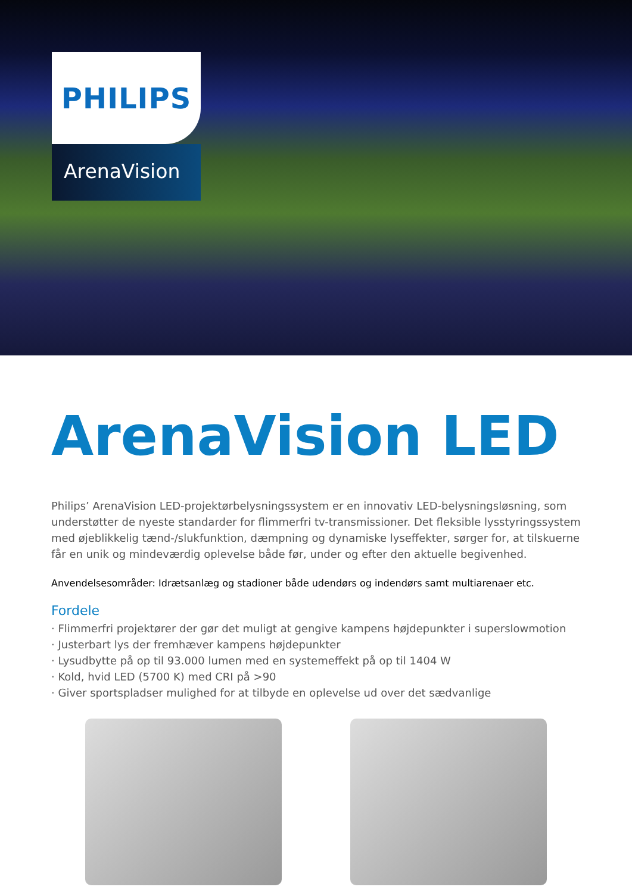PHILIPS
ArenaVision
ArenaVision LED
Philips’ ArenaVision LED-projektørbelysningssystem er en innovativ LED-belysningsløsning, som understøtter de nyeste standarder for flimmerfri tv-transmissioner. Det fleksible lysstyringssystem med øjeblikkelig tænd-/slukfunktion, dæmpning og dynamiske lyseffekter, sørger for, at tilskuerne får en unik og mindeværdig oplevelse både før, under og efter den aktuelle begivenhed.
Anvendelsesområder: Idrætsanlæg og stadioner både udendørs og indendørs samt multiarenaer etc.
Fordele
· Flimmerfri projektører der gør det muligt at gengive kampens højdepunkter i superslowmotion
· Justerbart lys der fremhæver kampens højdepunkter
· Lysudbytte på op til 93.000 lumen med en systemeffekt på op til 1404 W
· Kold, hvid LED (5700 K) med CRI på >90
· Giver sportspladser mulighed for at tilbyde en oplevelse ud over det sædvanlige